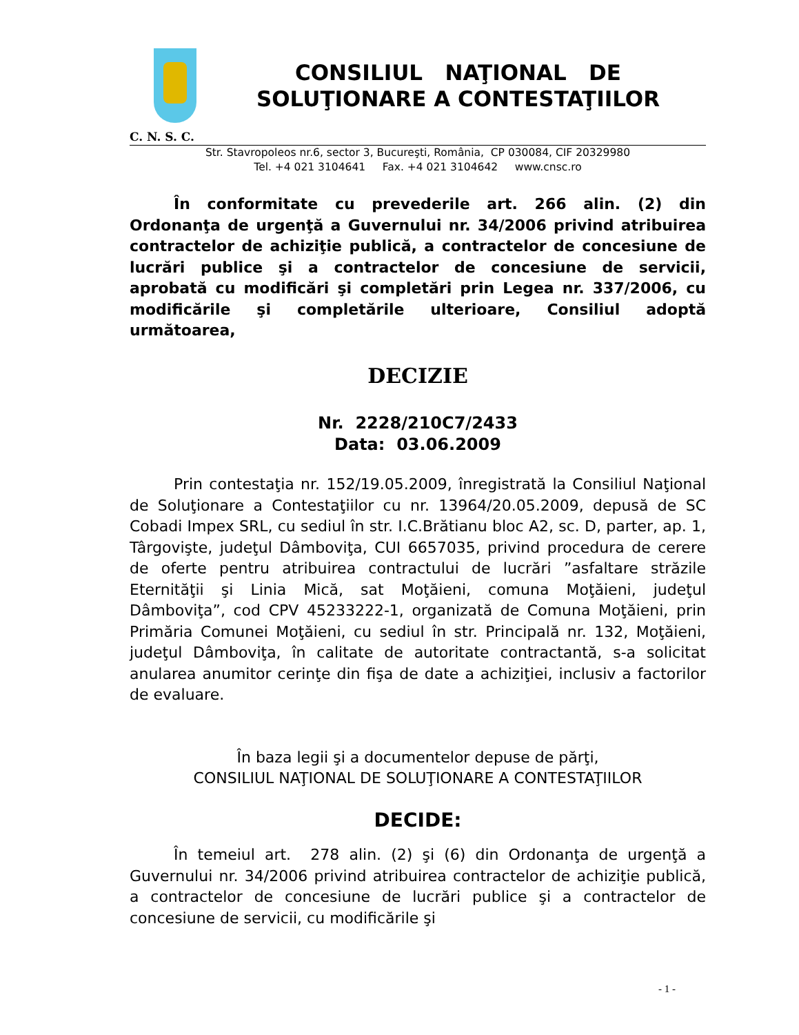CONSILIUL NAŢIONAL DE
SOLUŢIONARE A CONTESTAŢIILOR
C. N. S. C.
Str. Stavropoleos nr.6, sector 3, Bucureşti, România, CP 030084, CIF 20329980
Tel. +4 021 3104641 Fax. +4 021 3104642 www.cnsc.ro
În conformitate cu prevederile art. 266 alin. (2) din Ordonanţa de urgenţă a Guvernului nr. 34/2006 privind atribuirea contractelor de achiziţie publică, a contractelor de concesiune de lucrări publice şi a contractelor de concesiune de servicii, aprobată cu modificări şi completări prin Legea nr. 337/2006, cu modificările şi completările ulterioare, Consiliul adoptă următoarea,
DECIZIE
Nr. 2228/210C7/2433
Data: 03.06.2009
Prin contestaţia nr. 152/19.05.2009, înregistrată la Consiliul Naţional de Soluţionare a Contestaţiilor cu nr. 13964/20.05.2009, depusă de SC Cobadi Impex SRL, cu sediul în str. I.C.Brătianu bloc A2, sc. D, parter, ap. 1, Târgovişte, judeţul Dâmboviţa, CUI 6657035, privind procedura de cerere de oferte pentru atribuirea contractului de lucrări ”asfaltare străzile Eternităţii şi Linia Mică, sat Moţăieni, comuna Moţăieni, judeţul Dâmboviţa”, cod CPV 45233222-1, organizată de Comuna Moţăieni, prin Primăria Comunei Moţăieni, cu sediul în str. Principală nr. 132, Moţăieni, judeţul Dâmboviţa, în calitate de autoritate contractantă, s-a solicitat anularea anumitor cerinţe din fişa de date a achiziţiei, inclusiv a factorilor de evaluare.
În baza legii şi a documentelor depuse de părţi,
CONSILIUL NAŢIONAL DE SOLUŢIONARE A CONTESTAŢIILOR
DECIDE:
În temeiul art. 278 alin. (2) şi (6) din Ordonanţa de urgenţă a Guvernului nr. 34/2006 privind atribuirea contractelor de achiziţie publică, a contractelor de concesiune de lucrări publice şi a contractelor de concesiune de servicii, cu modificările şi
- 1 -